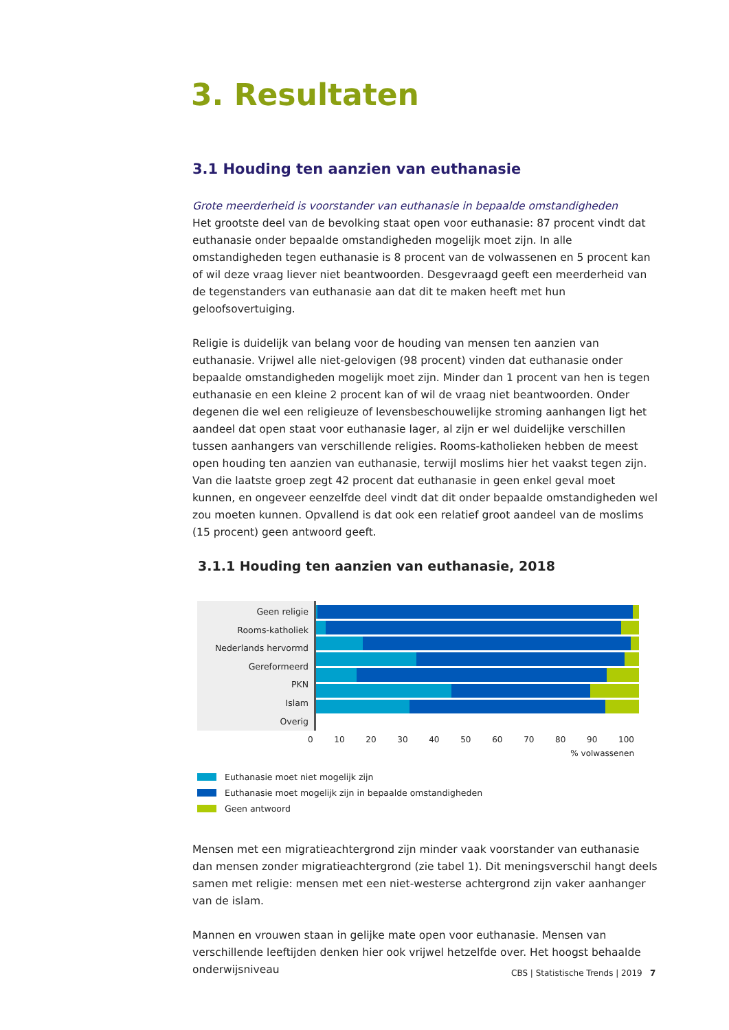3. Resultaten
3.1 Houding ten aanzien van euthanasie
Grote meerderheid is voorstander van euthanasie in bepaalde omstandigheden
Het grootste deel van de bevolking staat open voor euthanasie: 87 procent vindt dat euthanasie onder bepaalde omstandigheden mogelijk moet zijn. In alle omstandigheden tegen euthanasie is 8 procent van de volwassenen en 5 procent kan of wil deze vraag liever niet beantwoorden. Desgevraagd geeft een meerderheid van de tegenstanders van euthanasie aan dat dit te maken heeft met hun geloofsovertuiging.
Religie is duidelijk van belang voor de houding van mensen ten aanzien van euthanasie. Vrijwel alle niet-gelovigen (98 procent) vinden dat euthanasie onder bepaalde omstandigheden mogelijk moet zijn. Minder dan 1 procent van hen is tegen euthanasie en een kleine 2 procent kan of wil de vraag niet beantwoorden. Onder degenen die wel een religieuze of levensbeschouwelijke stroming aanhangen ligt het aandeel dat open staat voor euthanasie lager, al zijn er wel duidelijke verschillen tussen aanhangers van verschillende religies. Rooms-katholieken hebben de meest open houding ten aanzien van euthanasie, terwijl moslims hier het vaakst tegen zijn. Van die laatste groep zegt 42 procent dat euthanasie in geen enkel geval moet kunnen, en ongeveer eenzelfde deel vindt dat dit onder bepaalde omstandigheden wel zou moeten kunnen. Opvallend is dat ook een relatief groot aandeel van de moslims (15 procent) geen antwoord geeft.
3.1.1 Houding ten aanzien van euthanasie, 2018
Geen religie
Rooms-katholiek
Nederlands hervormd
Gereformeerd
PKN
Islam
Overig
0 10 20 30 40 50 60 70 80 90 100
% volwassenen
Euthanasie moet niet mogelijk zijn
Euthanasie moet mogelijk zijn in bepaalde omstandigheden
Geen antwoord
Mensen met een migratieachtergrond zijn minder vaak voorstander van euthanasie dan mensen zonder migratieachtergrond (zie tabel 1). Dit meningsverschil hangt deels samen met religie: mensen met een niet-westerse achtergrond zijn vaker aanhanger van de islam.
Mannen en vrouwen staan in gelijke mate open voor euthanasie. Mensen van verschillende leeftijden denken hier ook vrijwel hetzelfde over. Het hoogst behaalde onderwijsniveau
CBS | Statistische Trends | 2019 7